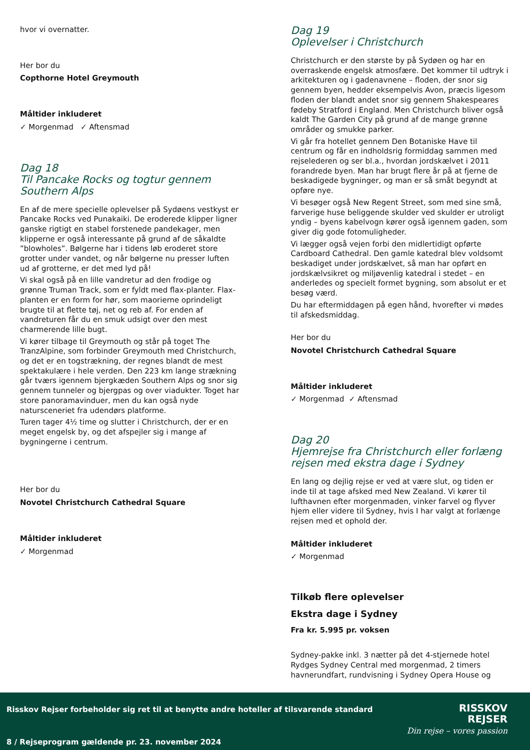hvor vi overnatter.
Her bor du
Copthorne Hotel Greymouth
Måltider inkluderet
✓ Morgenmad ✓ Aftensmad
Dag 18
Til Pancake Rocks og togtur gennem Southern Alps
En af de mere specielle oplevelser på Sydøens vestkyst er Pancake Rocks ved Punakaiki. De eroderede klipper ligner ganske rigtigt en stabel forstenede pandekager, men klipperne er også interessante på grund af de såkaldte ”blowholes”. Bølgerne har i tidens løb eroderet store grotter under vandet, og når bølgerne nu presser luften ud af grotterne, er det med lyd på!
Vi skal også på en lille vandretur ad den frodige og grønne Truman Track, som er fyldt med flax-planter. Flax-planten er en form for hør, som maorierne oprindeligt brugte til at flette tøj, net og reb af. For enden af vandreturen får du en smuk udsigt over den mest charmerende lille bugt.
Vi kører tilbage til Greymouth og står på toget The TranzAlpine, som forbinder Greymouth med Christchurch, og det er en togstrækning, der regnes blandt de mest spektakulære i hele verden. Den 223 km lange strækning går tværs igennem bjergkæden Southern Alps og snor sig gennem tunneler og bjergpas og over viadukter. Toget har store panoramavinduer, men du kan også nyde natursceneriet fra udendørs platforme.
Turen tager 4½ time og slutter i Christchurch, der er en meget engelsk by, og det afspejler sig i mange af bygningerne i centrum.
Her bor du
Novotel Christchurch Cathedral Square
Måltider inkluderet
✓ Morgenmad
Dag 19
Oplevelser i Christchurch
Christchurch er den største by på Sydøen og har en overraskende engelsk atmosfære. Det kommer til udtryk i arkitekturen og i gadenavnene – floden, der snor sig gennem byen, hedder eksempelvis Avon, præcis ligesom floden der blandt andet snor sig gennem Shakespeares fødeby Stratford i England. Men Christchurch bliver også kaldt The Garden City på grund af de mange grønne områder og smukke parker.
Vi går fra hotellet gennem Den Botaniske Have til centrum og får en indholdsrig formiddag sammen med rejselederen og ser bl.a., hvordan jordskælvet i 2011 forandrede byen. Man har brugt flere år på at fjerne de beskadigede bygninger, og man er så småt begyndt at opføre nye.
Vi besøger også New Regent Street, som med sine små, farverige huse beliggende skulder ved skulder er utroligt yndig – byens kabelvogn kører også igennem gaden, som giver dig gode fotomuligheder.
Vi lægger også vejen forbi den midlertidigt opførte Cardboard Cathedral. Den gamle katedral blev voldsomt beskadiget under jordskælvet, så man har opført en jordskælvsikret og miljøvenlig katedral i stedet – en anderledes og specielt formet bygning, som absolut er et besøg værd.
Du har eftermiddagen på egen hånd, hvorefter vi mødes til afskedsmiddag.
Her bor du
Novotel Christchurch Cathedral Square
Måltider inkluderet
✓ Morgenmad ✓ Aftensmad
Dag 20
Hjemrejse fra Christchurch eller forlæng rejsen med ekstra dage i Sydney
En lang og dejlig rejse er ved at være slut, og tiden er inde til at tage afsked med New Zealand. Vi kører til lufthavnen efter morgenmaden, vinker farvel og flyver hjem eller videre til Sydney, hvis I har valgt at forlænge rejsen med et ophold der.
Måltider inkluderet
✓ Morgenmad
Tilkøb flere oplevelser
Ekstra dage i Sydney
Fra kr. 5.995 pr. voksen
Sydney-pakke inkl. 3 nætter på det 4-stjernede hotel Rydges Sydney Central med morgenmad, 2 timers havnerundfart, rundvisning i Sydney Opera House og
Risskov Rejser forbeholder sig ret til at benytte andre hoteller af tilsvarende standard
RISSKOV
REJSER
Din rejse – vores passion
8 / Rejseprogram gældende pr. 23. november 2024